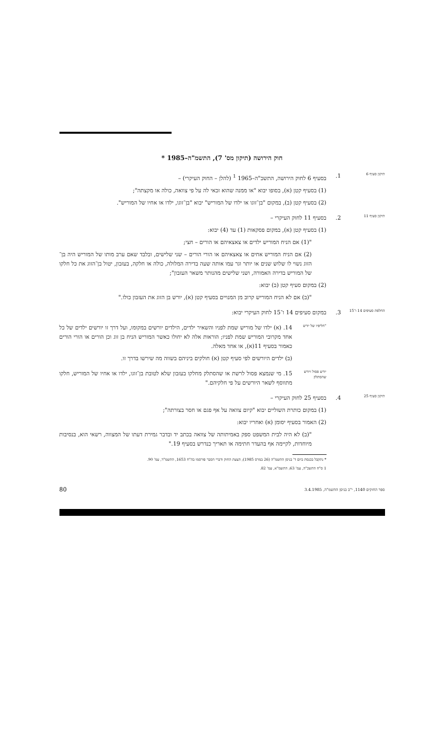חוק הירושה (תיקון מס' 7), התשמ"ה–1985 *
תיקון סעיף 6
1. בסעיף 6 לחוק הירושה, התשכ"ה–1965 <sup>1</sup> (להלן – החוק העיקרי) –
(1) בסעיף קטן (א), בסופו יבוא "או ממנה שהוא זכאי לה על פי צוואה, כולה או מקצתה";
(2) בסעיף קטן (ב), במקום "בן־זוגו או ילדו של המוריש" יבוא "בן־זוגו, ילדו או אחיו של המוריש".
תיקון סעיף 11
2. בסעיף 11 לחוק העיקרי –
(1) בסעיף קטן (א), במקום פסקאות (1) עד (4) יבוא:
"(1) אם הניח המוריש ילדים או צאצאיהם או הורים – חצי;
(2) אם הניח המוריש אחים או צאצאיהם או הורי הורים – שני שלישים, ובלבד שאם ערב מותו של המוריש היה בן־הזוג נשוי לו שלוש שנים או יותר וגר עמו אותה שעה בדירה המלולה, כולה או חלקה, בעזבון, יטול בן־הזוג את כל חלקו של המוריש בדירה האמורה, ושני שלישים מהנותר משאר העזבון";
(2) במקום סעיף קטן (ב) יבוא:
"(ב) אם לא הניח המוריש קרוב מן המנויים בסעיף קטן (א), יורש בן הזוג את העזבון כולו."
החלפת סעיפים 14 ו־15
3. במקום סעיפים 14 ו־15 לחוק העיקרי יבוא:
"חליפיו של יורש
14. (א) ילדו של מוריש שמת לפניו והשאיר ילדים, הילדים יורשים במקומו, ועל דרך זו יורשים ילדים של כל אחד מקרובי המוריש שמת לפניו; הוראות אלה לא יחולו כאשר המוריש הניח בן זוג וכן הורים או הורי הורים כאמור בסעיף 11(א), או אחד מאלה.
(ב) ילדים היורשים לפי סעיף קטן (א) חולקים ביניהם בשווה מה שירשו בדרך זו.
יורש פסול ויורש שהסתלק
15. מי שנמצא פסול לרשת או שהסתלק מחלקו בעזבון שלא לטובת בן־זוגו, ילדו או אחיו של המוריש, חלקו מתווסף לשאר היורשים על פי חלקיהם."
תיקון סעיף 25
4. בסעיף 25 לחוק העיקרי –
(1) במקום כותרת השוליים יבוא "קיום צוואה על אף פגם או חסר בצורתה";
(2) האמור בסעיף יסומן (א) ואחריו יבוא:
"(ב) לא היה לבית המשפט ספק באמיתותה של צוואה בכתב יד ובדבר גמירת דעתו של המצווה, רשאי הוא, בנסיבות מיוחדות, לקיימה אף בהעדר חתימה או תאריך כנדרש בסעיף 19."
* נתקבל בכנסת ביום ד' בניסן התשמ"ה (26 במרס 1985); הצעת החוק ודברי הסבר פורסמו בה"ח 1653, התשמ"ד, עמ' 90.
1 ס"ח התשכ"ה, עמ' 63; התשמ"א, עמ' 82.
ספר החוקים 1140, י"ב בניסן התשמ"ה, 3.4.1985 80